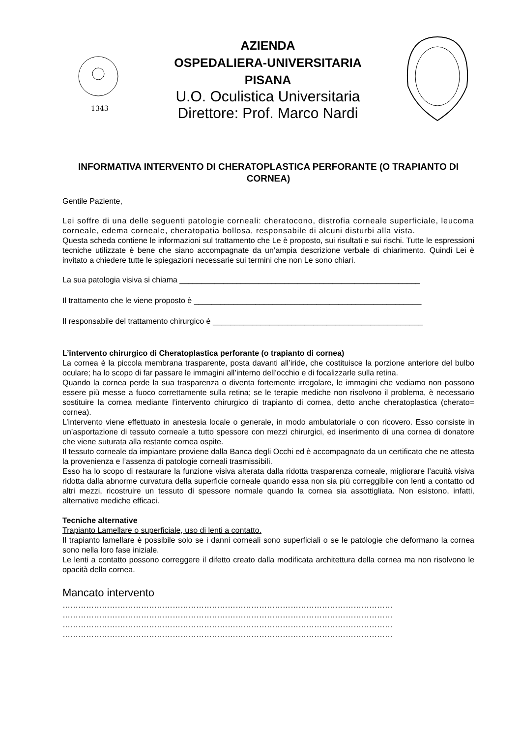1343
AZIENDA
OSPEDALIERA-UNIVERSITARIA
PISANA
U.O. Oculistica Universitaria
Direttore: Prof. Marco Nardi
INFORMATIVA INTERVENTO DI CHERATOPLASTICA PERFORANTE (O TRAPIANTO DI CORNEA)
Gentile Paziente,
Lei soffre di una delle seguenti patologie corneali: cheratocono, distrofia corneale superficiale, leucoma corneale, edema corneale, cheratopatia bollosa, responsabile di alcuni disturbi alla vista.
Questa scheda contiene le informazioni sul trattamento che Le è proposto, sui risultati e sui rischi. Tutte le espressioni tecniche utilizzate è bene che siano accompagnate da un’ampia descrizione verbale di chiarimento. Quindi Lei è invitato a chiedere tutte le spiegazioni necessarie sui termini che non Le sono chiari.
La sua patologia visiva si chiama _______________________________________________________
Il trattamento che le viene proposto è ____________________________________________________
Il responsabile del trattamento chirurgico è ________________________________________________
L’intervento chirurgico di Cheratoplastica perforante (o trapianto di cornea)
La cornea è la piccola membrana trasparente, posta davanti all’iride, che costituisce la porzione anteriore del bulbo oculare; ha lo scopo di far passare le immagini all’interno dell’occhio e di focalizzarle sulla retina.
Quando la cornea perde la sua trasparenza o diventa fortemente irregolare, le immagini che vediamo non possono essere più messe a fuoco correttamente sulla retina; se le terapie mediche non risolvono il problema, è necessario sostituire la cornea mediante l’intervento chirurgico di trapianto di cornea, detto anche cheratoplastica (cherato= cornea).
L’intervento viene effettuato in anestesia locale o generale, in modo ambulatoriale o con ricovero. Esso consiste in un’asportazione di tessuto corneale a tutto spessore con mezzi chirurgici, ed inserimento di una cornea di donatore che viene suturata alla restante cornea ospite.
Il tessuto corneale da impiantare proviene dalla Banca degli Occhi ed è accompagnato da un certificato che ne attesta la provenienza e l’assenza di patologie corneali trasmissibili.
Esso ha lo scopo di restaurare la funzione visiva alterata dalla ridotta trasparenza corneale, migliorare l’acuità visiva ridotta dalla abnorme curvatura della superficie corneale quando essa non sia più correggibile con lenti a contatto od altri mezzi, ricostruire un tessuto di spessore normale quando la cornea sia assottigliata. Non esistono, infatti, alternative mediche efficaci.
Tecniche alternative
Trapianto Lamellare o superficiale, uso di lenti a contatto.
Il trapianto lamellare è possibile solo se i danni corneali sono superficiali o se le patologie che deformano la cornea sono nella loro fase iniziale.
Le lenti a contatto possono correggere il difetto creato dalla modificata architettura della cornea ma non risolvono le opacità della cornea.
Mancato intervento
………………………………………………………………………………………………………………
………………………………………………………………………………………………………………
………………………………………………………………………………………………………………
………………………………………………………………………………………………………………